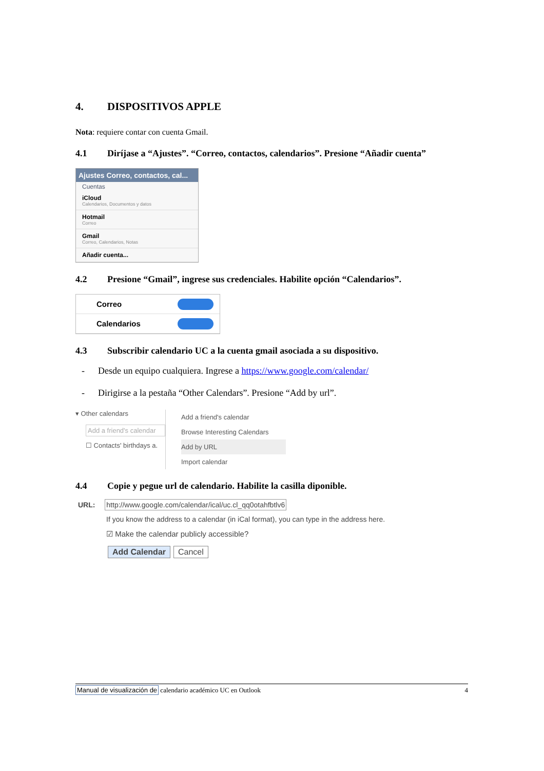4. DISPOSITIVOS APPLE
Nota: requiere contar con cuenta Gmail.
4.1 Diríjase a “Ajustes”. “Correo, contactos, calendarios”. Presione “Añadir cuenta”
Ajustes Correo, contactos, cal...
Cuentas
iCloud
Calendarios, Documentos y datos
Hotmail
Correo
Gmail
Correo, Calendarios, Notas
Añadir cuenta...
4.2 Presione “Gmail”, ingrese sus credenciales. Habilite opción “Calendarios”.
Correo
Calendarios
4.3 Subscribir calendario UC a la cuenta gmail asociada a su dispositivo.
- Desde un equipo cualquiera. Ingrese a https://www.google.com/calendar/
- Dirigirse a la pestaña “Other Calendars”. Presione “Add by url”.
▾ Other calendars
Add a friend's calendar
☐ Contacts' birthdays a.
Add a friend's calendar
Browse Interesting Calendars
Add by URL
Import calendar
4.4 Copie y pegue url de calendario. Habilite la casilla diponible.
URL: http://www.google.com/calendar/ical/uc.cl_qq0otahfbtlv6
If you know the address to a calendar (in iCal format), you can type in the address here.
☑ Make the calendar publicly accessible?
Add Calendar Cancel
Manual de visualización de calendario académico UC en Outlook 4